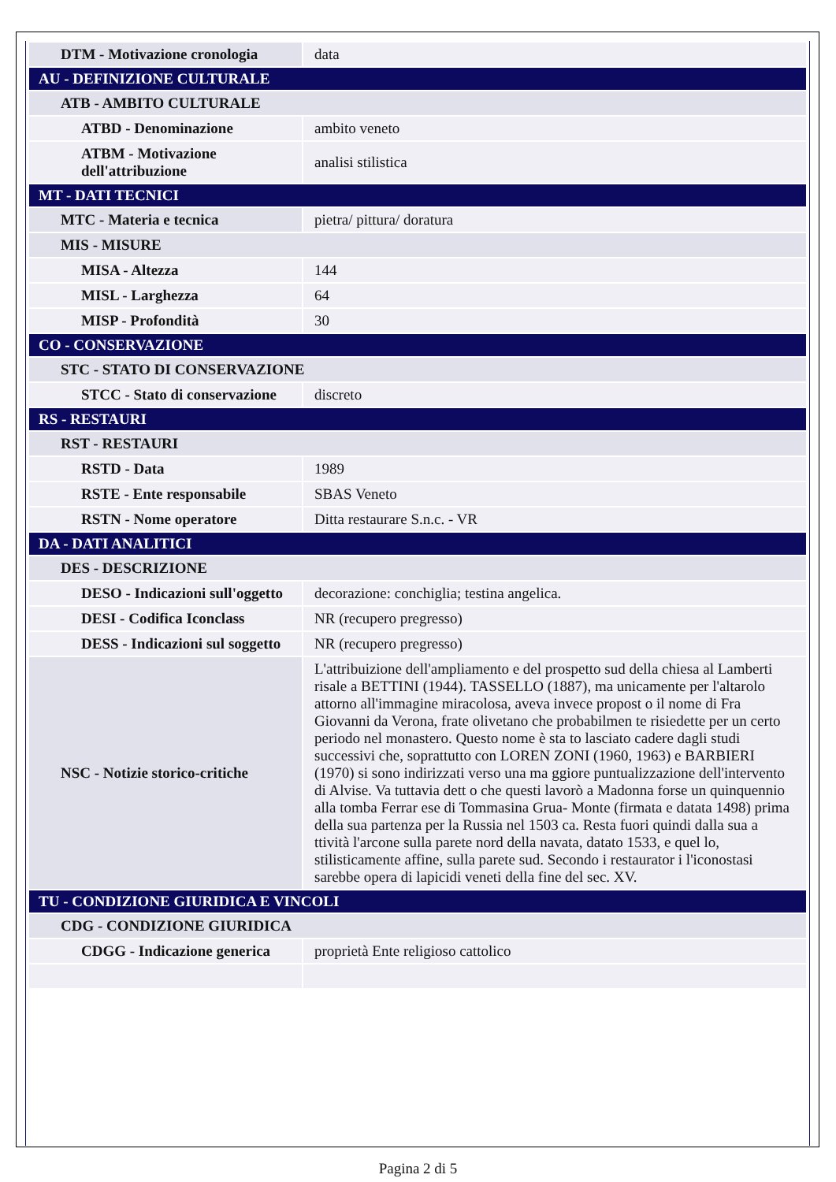| DTM - Motivazione cronologia | data |
| AU - DEFINIZIONE CULTURALE | |
| ATB - AMBITO CULTURALE | |
| ATBD - Denominazione | ambito veneto |
| ATBM - Motivazione dell'attribuzione | analisi stilistica |
| MT - DATI TECNICI | |
| MTC - Materia e tecnica | pietra/ pittura/ doratura |
| MIS - MISURE | |
| MISA - Altezza | 144 |
| MISL - Larghezza | 64 |
| MISP - Profondità | 30 |
| CO - CONSERVAZIONE | |
| STC - STATO DI CONSERVAZIONE | |
| STCC - Stato di conservazione | discreto |
| RS - RESTAURI | |
| RST - RESTAURI | |
| RSTD - Data | 1989 |
| RSTE - Ente responsabile | SBAS Veneto |
| RSTN - Nome operatore | Ditta restaurare S.n.c. - VR |
| DA - DATI ANALITICI | |
| DES - DESCRIZIONE | |
| DESO - Indicazioni sull'oggetto | decorazione: conchiglia; testina angelica. |
| DESI - Codifica Iconclass | NR (recupero pregresso) |
| DESS - Indicazioni sul soggetto | NR (recupero pregresso) |
| NSC - Notizie storico-critiche | L'attribuizione dell'ampliamento e del prospetto sud della chiesa al Lamberti risale a BETTINI (1944). TASSELLO (1887), ma unicamente per l'altarolo attorno all'immagine miracolosa, aveva invece propost o il nome di Fra Giovanni da Verona, frate olivetano che probabilmen te risiedette per un certo periodo nel monastero. Questo nome è sta to lasciato cadere dagli studi successivi che, soprattutto con LOREN ZONI (1960, 1963) e BARBIERI (1970) si sono indirizzati verso una ma ggiore puntualizzazione dell'intervento di Alvise. Va tuttavia dett o che questi lavorò a Madonna forse un quinquennio alla tomba Ferrar ese di Tommasina Grua- Monte (firmata e datata 1498) prima della sua partenza per la Russia nel 1503 ca. Resta fuori quindi dalla sua a ttività l'arcone sulla parete nord della navata, datato 1533, e quel lo, stilisticamente affine, sulla parete sud. Secondo i restaurator i l'iconostasi sarebbe opera di lapicidi veneti della fine del sec. XV. |
| TU - CONDIZIONE GIURIDICA E VINCOLI | |
| CDG - CONDIZIONE GIURIDICA | |
| CDGG - Indicazione generica | proprietà Ente religioso cattolico |
Pagina 2 di 5